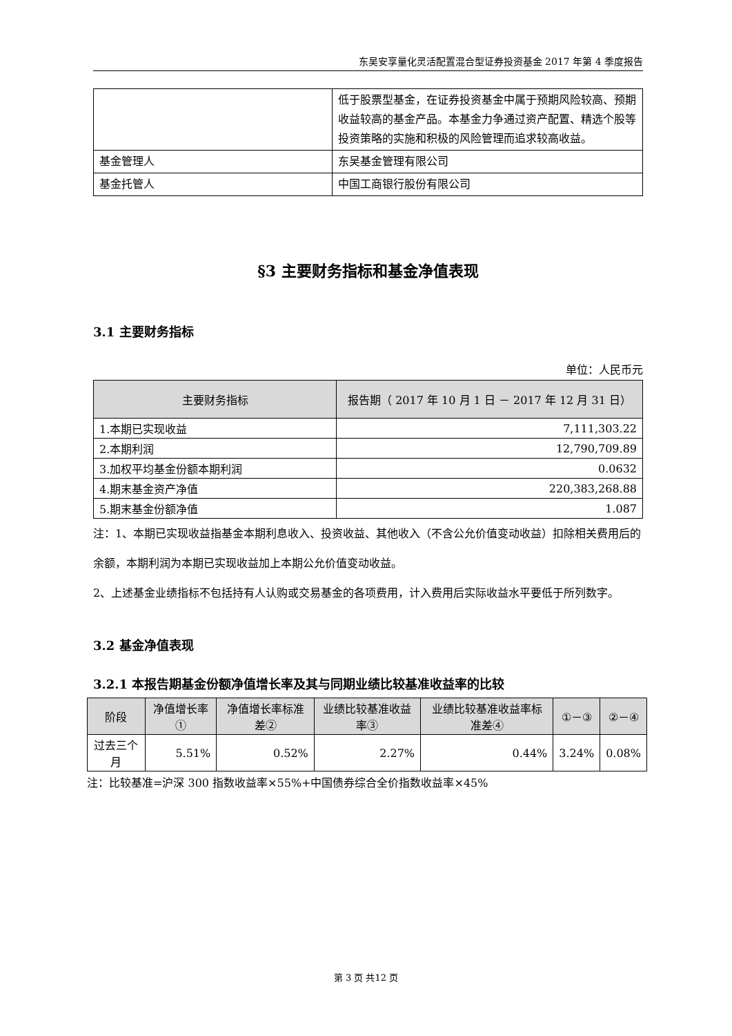东吴安享量化灵活配置混合型证券投资基金 2017 年第 4 季度报告
| | 低于股票型基金，在证券投资基金中属于预期风险较高、预期收益较高的基金产品。本基金力争通过资产配置、精选个股等投资策略的实施和积极的风险管理而追求较高收益。 |
| 基金管理人 | 东吴基金管理有限公司 |
| 基金托管人 | 中国工商银行股份有限公司 |
§3 主要财务指标和基金净值表现
3.1 主要财务指标
单位：人民币元
| 主要财务指标 | 报告期（ 2017 年 10 月 1 日 － 2017 年 12 月 31 日） |
| --- | --- |
| 1.本期已实现收益 | 7,111,303.22 |
| 2.本期利润 | 12,790,709.89 |
| 3.加权平均基金份额本期利润 | 0.0632 |
| 4.期末基金资产净值 | 220,383,268.88 |
| 5.期末基金份额净值 | 1.087 |
注：1、本期已实现收益指基金本期利息收入、投资收益、其他收入（不含公允价值变动收益）扣除相关费用后的余额，本期利润为本期已实现收益加上本期公允价值变动收益。
2、上述基金业绩指标不包括持有人认购或交易基金的各项费用，计入费用后实际收益水平要低于所列数字。
3.2 基金净值表现
3.2.1 本报告期基金份额净值增长率及其与同期业绩比较基准收益率的比较
| 阶段 | 净值增长率① | 净值增长率标准差② | 业绩比较基准收益率③ | 业绩比较基准收益率标准差④ | ①－③ | ②－④ |
| --- | --- | --- | --- | --- | --- | --- |
| 过去三个月 | 5.51% | 0.52% | 2.27% | 0.44% | 3.24% | 0.08% |
注：比较基准=沪深 300 指数收益率×55%+中国债券综合全价指数收益率×45%
第 3 页 共12 页